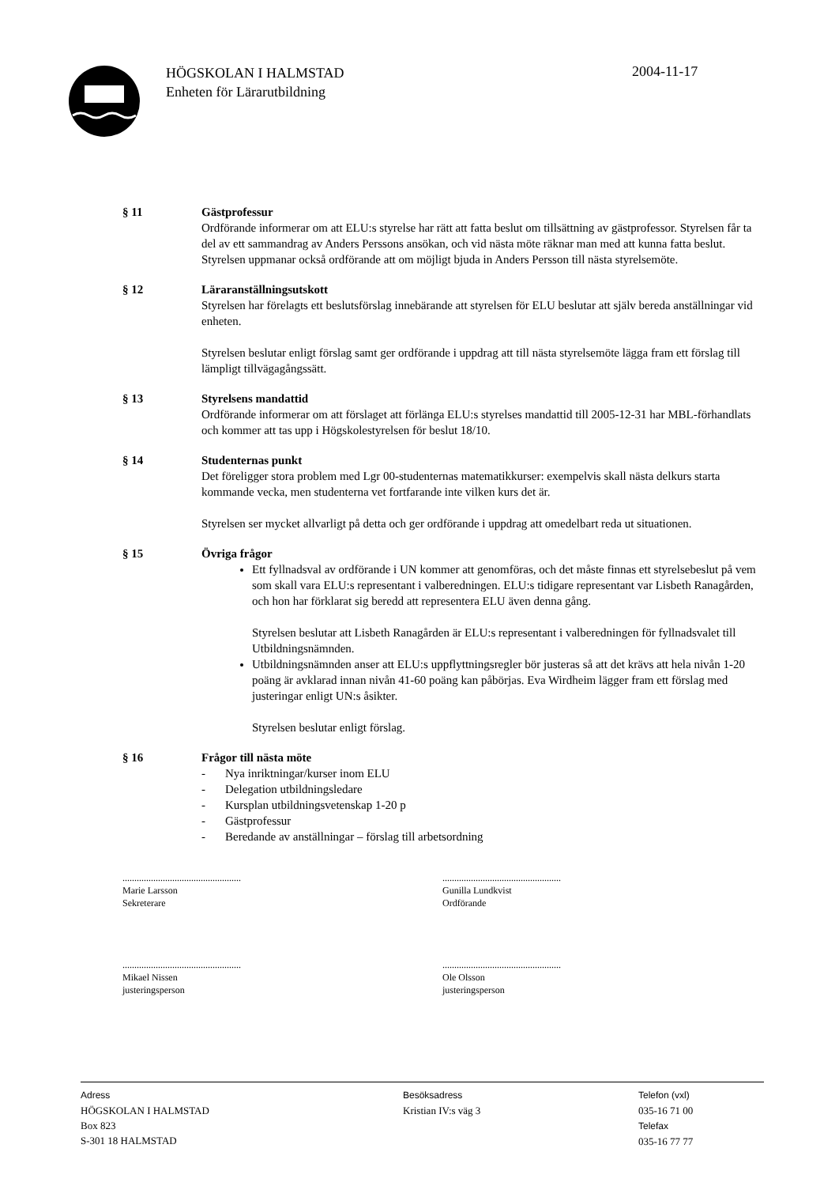HÖGSKOLAN I HALMSTAD
Enheten för Lärarutbildning
2004-11-17
§ 11 Gästprofessur
Ordförande informerar om att ELU:s styrelse har rätt att fatta beslut om tillsättning av gästprofessor. Styrelsen får ta del av ett sammandrag av Anders Perssons ansökan, och vid nästa möte räknar man med att kunna fatta beslut. Styrelsen uppmanar också ordförande att om möjligt bjuda in Anders Persson till nästa styrelsemöte.
§ 12 Läraranställningsutskott
Styrelsen har förelagts ett beslutsförslag innebärande att styrelsen för ELU beslutar att själv bereda anställningar vid enheten.
Styrelsen beslutar enligt förslag samt ger ordförande i uppdrag att till nästa styrelsemöte lägga fram ett förslag till lämpligt tillvägagångssätt.
§ 13 Styrelsens mandattid
Ordförande informerar om att förslaget att förlänga ELU:s styrelses mandattid till 2005-12-31 har MBL-förhandlats och kommer att tas upp i Högskolestyrelsen för beslut 18/10.
§ 14 Studenternas punkt
Det föreligger stora problem med Lgr 00-studenternas matematikkurser: exempelvis skall nästa delkurs starta kommande vecka, men studenterna vet fortfarande inte vilken kurs det är.
Styrelsen ser mycket allvarligt på detta och ger ordförande i uppdrag att omedelbart reda ut situationen.
§ 15 Övriga frågor
Ett fyllnadsval av ordförande i UN kommer att genomföras, och det måste finnas ett styrelsebeslut på vem som skall vara ELU:s representant i valberedningen. ELU:s tidigare representant var Lisbeth Ranagården, och hon har förklarat sig beredd att representera ELU även denna gång.
Styrelsen beslutar att Lisbeth Ranagården är ELU:s representant i valberedningen för fyllnadsvalet till Utbildningsnämnden.
Utbildningsnämnden anser att ELU:s uppflyttningsregler bör justeras så att det krävs att hela nivån 1-20 poäng är avklarad innan nivån 41-60 poäng kan påbörjas. Eva Wirdheim lägger fram ett förslag med justeringar enligt UN:s åsikter.
Styrelsen beslutar enligt förslag.
§ 16 Frågor till nästa möte
- Nya inriktningar/kurser inom ELU
- Delegation utbildningsledare
- Kursplan utbildningsvetenskap 1-20 p
- Gästprofessur
- Beredande av anställningar – förslag till arbetsordning
..................................................
Marie Larsson
Sekreterare
..................................................
Gunilla Lundkvist
Ordförande
..................................................
Mikael Nissen
justeringsperson
..................................................
Ole Olsson
justeringsperson
Adress
HÖGSKOLAN I HALMSTAD
Box 823
S-301 18 HALMSTAD
Besöksadress
Kristian IV:s väg 3
Telefon (vxl)
035-16 71 00
Telefax
035-16 77 77